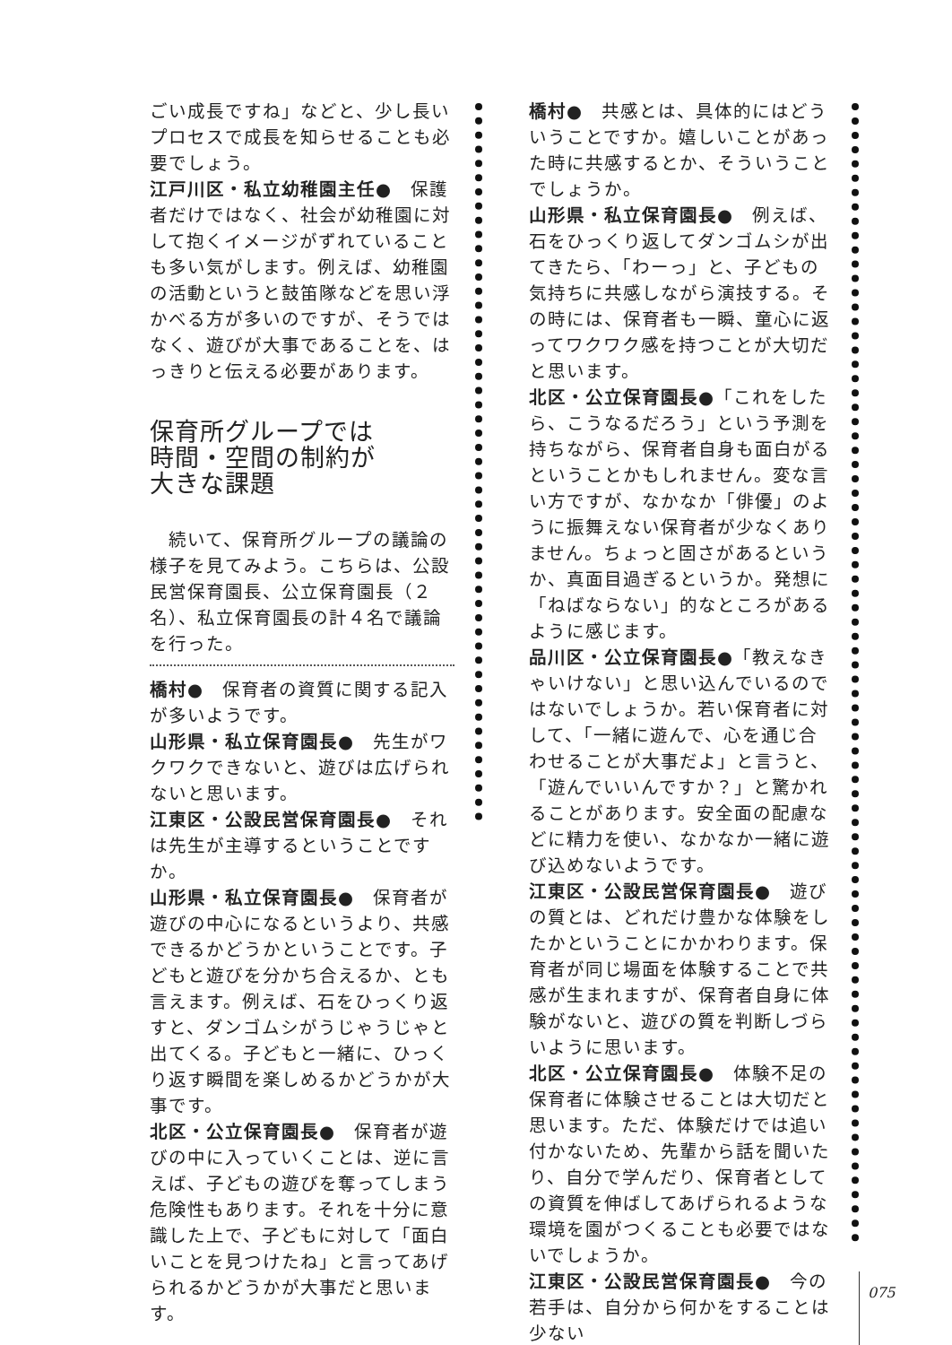ごい成長ですね」などと、少し長いプロセスで成長を知らせることも必要でしょう。
江戸川区・私立幼稚園主任●　保護者だけではなく、社会が幼稚園に対して抱くイメージがずれていることも多い気がします。例えば、幼稚園の活動というと鼓笛隊などを思い浮かべる方が多いのですが、そうではなく、遊びが大事であることを、はっきりと伝える必要があります。
保育所グループでは
時間・空間の制約が
大きな課題
　続いて、保育所グループの議論の様子を見てみよう。こちらは、公設民営保育園長、公立保育園長（２名）、私立保育園長の計４名で議論を行った。
橋村●　保育者の資質に関する記入が多いようです。
山形県・私立保育園長●　先生がワクワクできないと、遊びは広げられないと思います。
江東区・公設民営保育園長●　それは先生が主導するということですか。
山形県・私立保育園長●　保育者が遊びの中心になるというより、共感できるかどうかということです。子どもと遊びを分かち合えるか、とも言えます。例えば、石をひっくり返すと、ダンゴムシがうじゃうじゃと出てくる。子どもと一緒に、ひっくり返す瞬間を楽しめるかどうかが大事です。
北区・公立保育園長●　保育者が遊びの中に入っていくことは、逆に言えば、子どもの遊びを奪ってしまう危険性もあります。それを十分に意識した上で、子どもに対して「面白いことを見つけたね」と言ってあげられるかどうかが大事だと思います。
橋村●　共感とは、具体的にはどういうことですか。嬉しいことがあった時に共感するとか、そういうことでしょうか。
山形県・私立保育園長●　例えば、石をひっくり返してダンゴムシが出てきたら、「わーっ」と、子どもの気持ちに共感しながら演技する。その時には、保育者も一瞬、童心に返ってワクワク感を持つことが大切だと思います。
北区・公立保育園長●「これをしたら、こうなるだろう」という予測を持ちながら、保育者自身も面白がるということかもしれません。変な言い方ですが、なかなか「俳優」のように振舞えない保育者が少なくありません。ちょっと固さがあるというか、真面目過ぎるというか。発想に「ねばならない」的なところがあるように感じます。
品川区・公立保育園長●「教えなきゃいけない」と思い込んでいるのではないでしょうか。若い保育者に対して、「一緒に遊んで、心を通じ合わせることが大事だよ」と言うと、「遊んでいいんですか？」と驚かれることがあります。安全面の配慮などに精力を使い、なかなか一緒に遊び込めないようです。
江東区・公設民営保育園長●　遊びの質とは、どれだけ豊かな体験をしたかということにかかわります。保育者が同じ場面を体験することで共感が生まれますが、保育者自身に体験がないと、遊びの質を判断しづらいように思います。
北区・公立保育園長●　体験不足の保育者に体験させることは大切だと思います。ただ、体験だけでは追い付かないため、先輩から話を聞いたり、自分で学んだり、保育者としての資質を伸ばしてあげられるような環境を園がつくることも必要ではないでしょうか。
江東区・公設民営保育園長●　今の若手は、自分から何かをすることは少ない
075